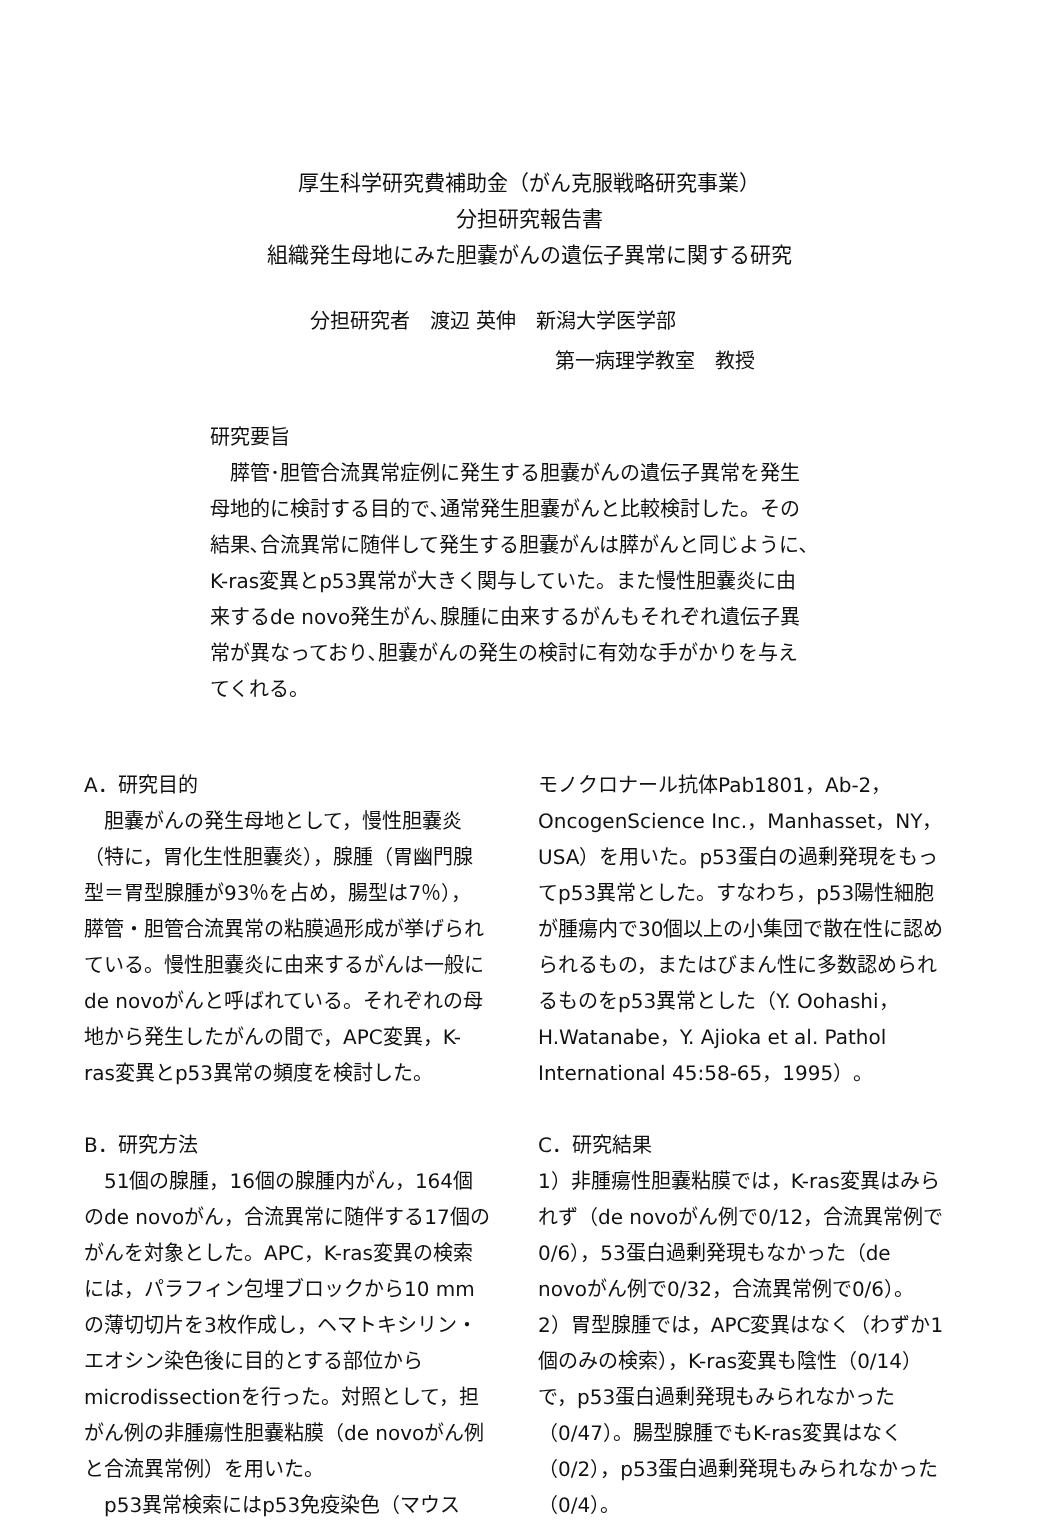厚生科学研究費補助金（がん克服戦略研究事業）
分担研究報告書
組織発生母地にみた胆嚢がんの遺伝子異常に関する研究
分担研究者　渡辺 英伸　新潟大学医学部
第一病理学教室　教授
研究要旨
　膵管･胆管合流異常症例に発生する胆嚢がんの遺伝子異常を発生母地的に検討する目的で､通常発生胆嚢がんと比較検討した。その結果､合流異常に随伴して発生する胆嚢がんは膵がんと同じように､K-ras変異とp53異常が大きく関与していた。また慢性胆嚢炎に由来するde novo発生がん､腺腫に由来するがんもそれぞれ遺伝子異常が異なっており､胆嚢がんの発生の検討に有効な手がかりを与えてくれる。
A．研究目的
　胆嚢がんの発生母地として，慢性胆嚢炎（特に，胃化生性胆嚢炎），腺腫（胃幽門腺型＝胃型腺腫が93％を占め，腸型は7％），膵管・胆管合流異常の粘膜過形成が挙げられている。慢性胆嚢炎に由来するがんは一般にde novoがんと呼ばれている。それぞれの母地から発生したがんの間で，APC変異，K-ras変異とp53異常の頻度を検討した。
B．研究方法
　51個の腺腫，16個の腺腫内がん，164個のde novoがん，合流異常に随伴する17個のがんを対象とした。APC，K-ras変異の検索には，パラフィン包埋ブロックから10 mmの薄切切片を3枚作成し，ヘマトキシリン・エオシン染色後に目的とする部位からmicrodissectionを行った。対照として，担がん例の非腫瘍性胆嚢粘膜（de novoがん例と合流異常例）を用いた。
　p53異常検索にはp53免疫染色（マウス
モノクロナール抗体Pab1801，Ab-2，OncogenScience Inc.，Manhasset，NY，USA）を用いた。p53蛋白の過剰発現をもってp53異常とした。すなわち，p53陽性細胞が腫瘍内で30個以上の小集団で散在性に認められるもの，またはびまん性に多数認められるものをp53異常とした（Y. Oohashi，H.Watanabe，Y. Ajioka et al. Pathol International 45:58-65，1995）。
C．研究結果
1）非腫瘍性胆嚢粘膜では，K-ras変異はみられず（de novoがん例で0/12，合流異常例で0/6），53蛋白過剰発現もなかった（de novoがん例で0/32，合流異常例で0/6）。
2）胃型腺腫では，APC変異はなく（わずか1個のみの検索），K-ras変異も陰性（0/14）で，p53蛋白過剰発現もみられなかった（0/47）。腸型腺腫でもK-ras変異はなく（0/2），p53蛋白過剰発現もみられなかった（0/4）。